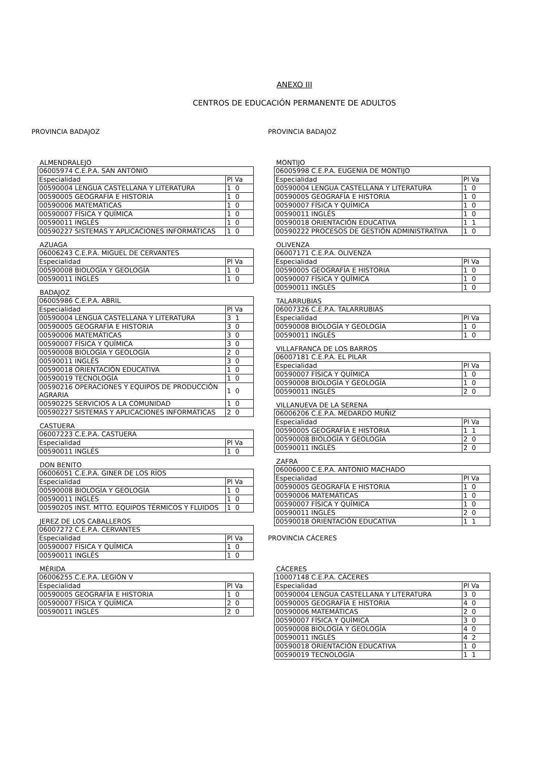ANEXO III
CENTROS DE EDUCACIÓN PERMANENTE DE ADULTOS
PROVINCIA BADAJOZ
ALMENDRALEJO
| 06005974 C.E.P.A. SAN ANTONIO | |
| Especialidad | Pl Va |
| 00590004 LENGUA CASTELLANA Y LITERATURA | 1 0 |
| 00590005 GEOGRAFÍA E HISTORIA | 1 0 |
| 00590006 MATEMÁTICAS | 1 0 |
| 00590007 FÍSICA Y QUÍMICA | 1 0 |
| 00590011 INGLÉS | 1 0 |
| 00590227 SISTEMAS Y APLICACIONES INFORMÁTICAS | 1 0 |
AZUAGA
| 06006243 C.E.P.A. MIGUEL DE CERVANTES | |
| Especialidad | Pl Va |
| 00590008 BIOLOGÍA Y GEOLOGÍA | 1 0 |
| 00590011 INGLÉS | 1 0 |
BADAJOZ
| 06005986 C.E.P.A. ABRIL | |
| Especialidad | Pl Va |
| 00590004 LENGUA CASTELLANA Y LITERATURA | 3 1 |
| 00590005 GEOGRAFÍA E HISTORIA | 3 0 |
| 00590006 MATEMÁTICAS | 3 0 |
| 00590007 FÍSICA Y QUÍMICA | 3 0 |
| 00590008 BIOLOGÍA Y GEOLOGÍA | 2 0 |
| 00590011 INGLÉS | 3 0 |
| 00590018 ORIENTACIÓN EDUCATIVA | 1 0 |
| 00590019 TECNOLOGÍA | 1 0 |
| 00590216 OPERACIONES Y EQUIPOS DE PRODUCCIÓN AGRARIA | 1 0 |
| 00590225 SERVICIOS A LA COMUNIDAD | 1 0 |
| 00590227 SISTEMAS Y APLICACIONES INFORMÁTICAS | 2 0 |
CASTUERA
| 06007223 C.E.P.A. CASTUERA | |
| Especialidad | Pl Va |
| 00590011 INGLÉS | 1 0 |
DON BENITO
| 06006051 C.E.P.A. GINER DE LOS RÍOS | |
| Especialidad | Pl Va |
| 00590008 BIOLOGÍA Y GEOLOGÍA | 1 0 |
| 00590011 INGLÉS | 1 0 |
| 00590205 INST. MTTO. EQUIPOS TÉRMICOS Y FLUIDOS | 1 0 |
JEREZ DE LOS CABALLEROS
| 06007272 C.E.P.A. CERVANTES | |
| Especialidad | Pl Va |
| 00590007 FÍSICA Y QUÍMICA | 1 0 |
| 00590011 INGLÉS | 1 0 |
MÉRIDA
| 06006255 C.E.P.A. LEGIÓN V | |
| Especialidad | Pl Va |
| 00590005 GEOGRAFÍA E HISTORIA | 1 0 |
| 00590007 FÍSICA Y QUÍMICA | 2 0 |
| 00590011 INGLÉS | 2 0 |
PROVINCIA BADAJOZ
MONTIJO
| 06005998 C.E.P.A. EUGENIA DE MONTIJO | |
| Especialidad | Pl Va |
| 00590004 LENGUA CASTELLANA Y LITERATURA | 1 0 |
| 00590005 GEOGRAFÍA E HISTORIA | 1 0 |
| 00590007 FÍSICA Y QUÍMICA | 1 0 |
| 00590011 INGLÉS | 1 0 |
| 00590018 ORIENTACIÓN EDUCATIVA | 1 1 |
| 00590222 PROCESOS DE GESTIÓN ADMINISTRATIVA | 1 0 |
OLIVENZA
| 06007171 C.E.P.A. OLIVENZA | |
| Especialidad | Pl Va |
| 00590005 GEOGRAFÍA E HISTORIA | 1 0 |
| 00590007 FÍSICA Y QUÍMICA | 1 0 |
| 00590011 INGLÉS | 1 0 |
TALARRUBIAS
| 06007326 C.E.P.A. TALARRUBIAS | |
| Especialidad | Pl Va |
| 00590008 BIOLOGÍA Y GEOLOGÍA | 1 0 |
| 00590011 INGLÉS | 1 0 |
VILLAFRANCA DE LOS BARROS
| 06007181 C.E.P.A. EL PILAR | |
| Especialidad | Pl Va |
| 00590007 FÍSICA Y QUÍMICA | 1 0 |
| 00590008 BIOLOGÍA Y GEOLOGÍA | 1 0 |
| 00590011 INGLÉS | 2 0 |
VILLANUEVA DE LA SERENA
| 06006206 C.E.P.A. MEDARDO MUÑIZ | |
| Especialidad | Pl Va |
| 00590005 GEOGRAFÍA E HISTORIA | 1 1 |
| 00590008 BIOLOGÍA Y GEOLOGÍA | 2 0 |
| 00590011 INGLÉS | 2 0 |
ZAFRA
| 06006000 C.E.P.A. ANTONIO MACHADO | |
| Especialidad | Pl Va |
| 00590005 GEOGRAFÍA E HISTORIA | 1 0 |
| 00590006 MATEMÁTICAS | 1 0 |
| 00590007 FÍSICA Y QUÍMICA | 1 0 |
| 00590011 INGLÉS | 2 0 |
| 00590018 ORIENTACIÓN EDUCATIVA | 1 1 |
PROVINCIA CÁCERES
CÁCERES
| 10007148 C.E.P.A. CÁCERES | |
| Especialidad | Pl Va |
| 00590004 LENGUA CASTELLANA Y LITERATURA | 3 0 |
| 00590005 GEOGRAFÍA E HISTORIA | 4 0 |
| 00590006 MATEMÁTICAS | 2 0 |
| 00590007 FÍSICA Y QUÍMICA | 3 0 |
| 00590008 BIOLOGÍA Y GEOLOGÍA | 4 0 |
| 00590011 INGLÉS | 4 2 |
| 00590018 ORIENTACIÓN EDUCATIVA | 1 0 |
| 00590019 TECNOLOGÍA | 1 1 |